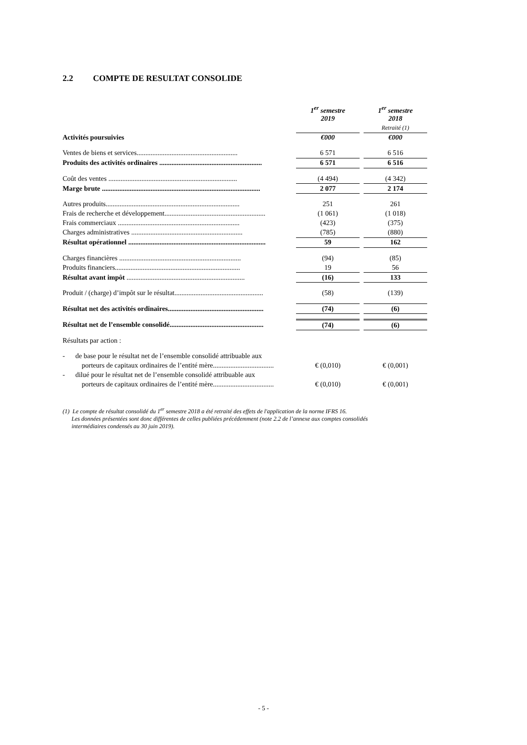2.2 COMPTE DE RESULTAT CONSOLIDE
| | 1<sup>er</sup> semestre 2019 | | 1<sup>er</sup> semestre 2018 |
| | | | Retraité (1) |
| Activités poursuivies | €000 | | €000 |
| Ventes de biens et services.......................................................... | 6 571 | | 6 516 |
| Produits des activités ordinaires ........................................................... | 6 571 | | 6 516 |
| Coût des ventes .......................................................................... | (4 494) | | (4 342) |
| Marge brute ........................................................................................... | 2 077 | | 2 174 |
| Autres produits............................................................................. | 251 | | 261 |
| Frais de recherche et développement.......................................................... | (1 061) | | (1 018) |
| Frais commerciaux ...................................................................... | (423) | | (375) |
| Charges administratives ................................................................ | (785) | | (880) |
| Résultat opérationnel ............................................................................... | 59 | | 162 |
| Charges financières ...................................................................... | (94) | | (85) |
| Produits financiers........................................................................ | 19 | | 56 |
| Résultat avant impôt .................................................................... | (16) | | 133 |
| Produit / (charge) d’impôt sur le résultat................................................... | (58) | | (139) |
| Résultat net des activités ordinaires....................................................... | (74) | | (6) |
| Résultat net de l’ensemble consolidé...................................................... | (74) | | (6) |
| Résultats par action : | | | |
| - de base pour le résultat net de l’ensemble consolidé attribuable aux | | | |
| porteurs de capitaux ordinaires de l’entité mère................................... | € (0,010) | | € (0,001) |
| - dilué pour le résultat net de l’ensemble consolidé attribuable aux | | | |
| porteurs de capitaux ordinaires de l’entité mère................................... | € (0,010) | | € (0,001) |
(1) Le compte de résultat consolidé du 1<sup>er</sup> semestre 2018 a été retraité des effets de l'application de la norme IFRS 16.
Les données présentées sont donc différentes de celles publiées précédemment (note 2.2 de l’annexe aux comptes consolidés
intermédiaires condensés au 30 juin 2019).
- 5 -